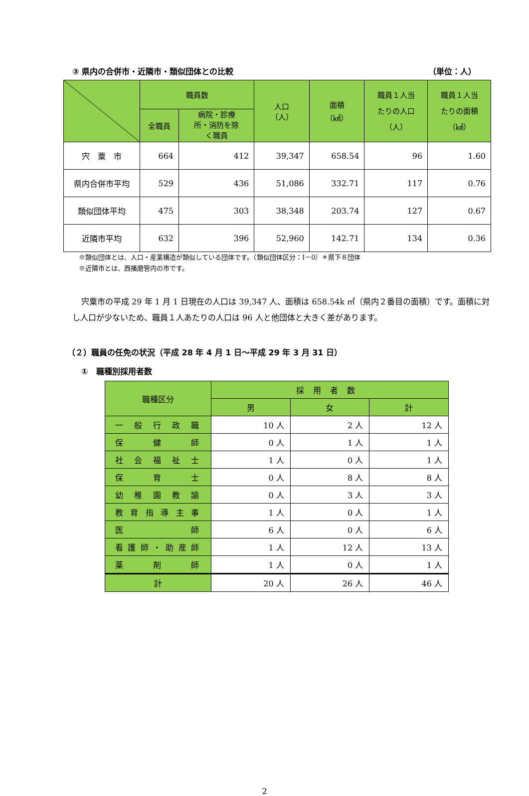③ 県内の合併市・近隣市・類似団体との比較 （単位：人）
| | 職員数 | | 人口 （人） | 面積 （㎢） | 職員１人当 たりの人口 （人） | 職員１人当 たりの面積 （㎢） |
| --- | --- | --- | --- | --- | --- | --- |
| | 全職員 | 病院・診療 所・消防を除 く職員 | | | | |
| 宍 粟 市 | 664 | 412 | 39,347 | 658.54 | 96 | 1.60 |
| 県内合併市平均 | 529 | 436 | 51,086 | 332.71 | 117 | 0.76 |
| 類似団体平均 | 475 | 303 | 38,348 | 203.74 | 127 | 0.67 |
| 近隣市平均 | 632 | 396 | 52,960 | 142.71 | 134 | 0.36 |
※類似団体とは、人口・産業構造が類似している団体です。（類似団体区分：Ⅰ－0）＊県下８団体
※近隣市とは、西播磨管内の市です。
宍粟市の平成 29 年 1 月 1 日現在の人口は 39,347 人、面積は 658.54k ㎡（県内２番目の面積）です。面積に対し人口が少ないため、職員１人あたりの人口は 96 人と他団体と大きく差があります。
（２）職員の任免の状況（平成 28 年 4 月 1 日～平成 29 年 3 月 31 日）
①　職種別採用者数
| 職種区分 | 採用者数 | | |
| --- | --- | --- | --- |
| | 男 | 女 | 計 |
| 一般行政職 | 10 人 | 2 人 | 12 人 |
| 保健師 | 0 人 | 1 人 | 1 人 |
| 社会福祉士 | 1 人 | 0 人 | 1 人 |
| 保育士 | 0 人 | 8 人 | 8 人 |
| 幼稚園教諭 | 0 人 | 3 人 | 3 人 |
| 教育指導主事 | 1 人 | 0 人 | 1 人 |
| 医師 | 6 人 | 0 人 | 6 人 |
| 看護師・助産師 | 1 人 | 12 人 | 13 人 |
| 薬剤師 | 1 人 | 0 人 | 1 人 |
| 計 | 20 人 | 26 人 | 46 人 |
2